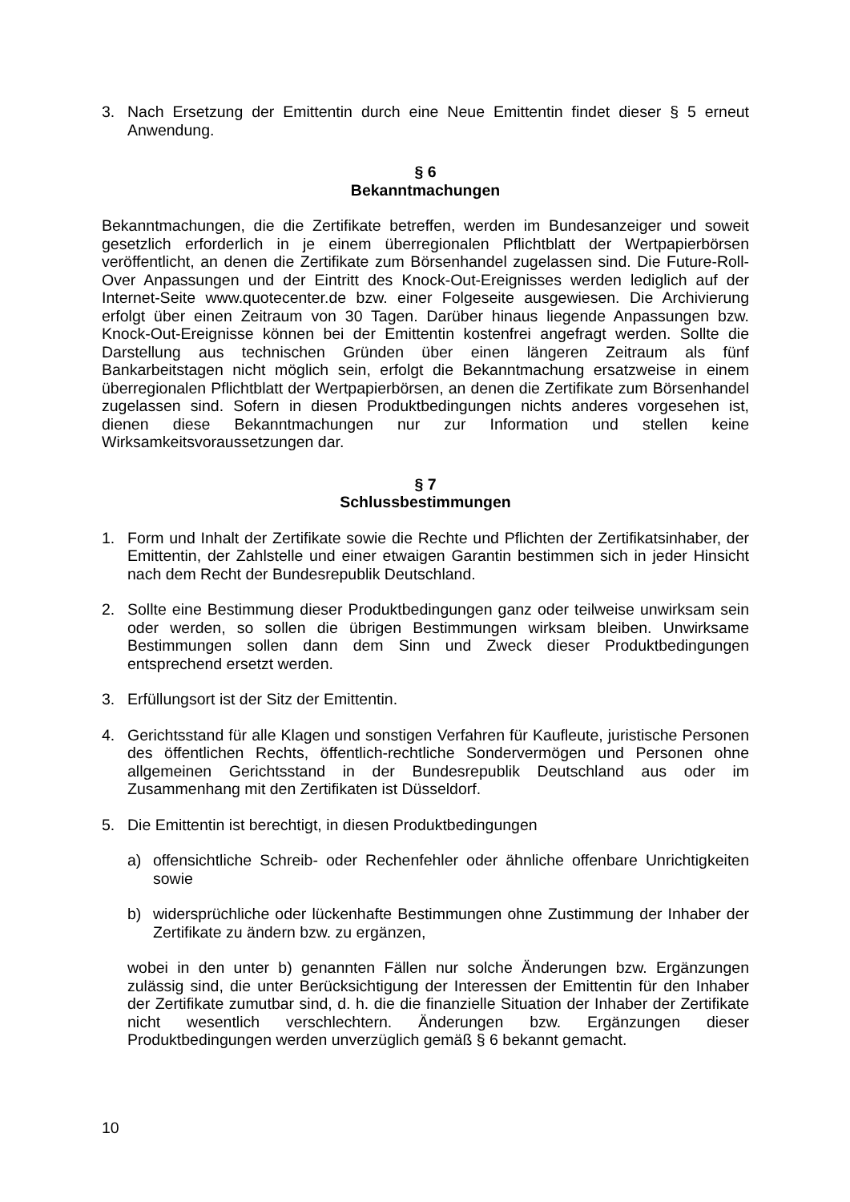3. Nach Ersetzung der Emittentin durch eine Neue Emittentin findet dieser § 5 erneut Anwendung.
§ 6
Bekanntmachungen
Bekanntmachungen, die die Zertifikate betreffen, werden im Bundesanzeiger und soweit gesetzlich erforderlich in je einem überregionalen Pflichtblatt der Wertpapierbörsen veröffentlicht, an denen die Zertifikate zum Börsenhandel zugelassen sind. Die Future-Roll-Over Anpassungen und der Eintritt des Knock-Out-Ereignisses werden lediglich auf der Internet-Seite www.quotecenter.de bzw. einer Folgeseite ausgewiesen. Die Archivierung erfolgt über einen Zeitraum von 30 Tagen. Darüber hinaus liegende Anpassungen bzw. Knock-Out-Ereignisse können bei der Emittentin kostenfrei angefragt werden. Sollte die Darstellung aus technischen Gründen über einen längeren Zeitraum als fünf Bankarbeitstagen nicht möglich sein, erfolgt die Bekanntmachung ersatzweise in einem überregionalen Pflichtblatt der Wertpapierbörsen, an denen die Zertifikate zum Börsenhandel zugelassen sind. Sofern in diesen Produktbedingungen nichts anderes vorgesehen ist, dienen diese Bekanntmachungen nur zur Information und stellen keine Wirksamkeitsvoraussetzungen dar.
§ 7
Schlussbestimmungen
1. Form und Inhalt der Zertifikate sowie die Rechte und Pflichten der Zertifikatsinhaber, der Emittentin, der Zahlstelle und einer etwaigen Garantin bestimmen sich in jeder Hinsicht nach dem Recht der Bundesrepublik Deutschland.
2. Sollte eine Bestimmung dieser Produktbedingungen ganz oder teilweise unwirksam sein oder werden, so sollen die übrigen Bestimmungen wirksam bleiben. Unwirksame Bestimmungen sollen dann dem Sinn und Zweck dieser Produktbedingungen entsprechend ersetzt werden.
3. Erfüllungsort ist der Sitz der Emittentin.
4. Gerichtsstand für alle Klagen und sonstigen Verfahren für Kaufleute, juristische Personen des öffentlichen Rechts, öffentlich-rechtliche Sondervermögen und Personen ohne allgemeinen Gerichtsstand in der Bundesrepublik Deutschland aus oder im Zusammenhang mit den Zertifikaten ist Düsseldorf.
5. Die Emittentin ist berechtigt, in diesen Produktbedingungen
a) offensichtliche Schreib- oder Rechenfehler oder ähnliche offenbare Unrichtigkeiten sowie
b) widersprüchliche oder lückenhafte Bestimmungen ohne Zustimmung der Inhaber der Zertifikate zu ändern bzw. zu ergänzen,
wobei in den unter b) genannten Fällen nur solche Änderungen bzw. Ergänzungen zulässig sind, die unter Berücksichtigung der Interessen der Emittentin für den Inhaber der Zertifikate zumutbar sind, d. h. die die finanzielle Situation der Inhaber der Zertifikate nicht wesentlich verschlechtern. Änderungen bzw. Ergänzungen dieser Produktbedingungen werden unverzüglich gemäß § 6 bekannt gemacht.
10